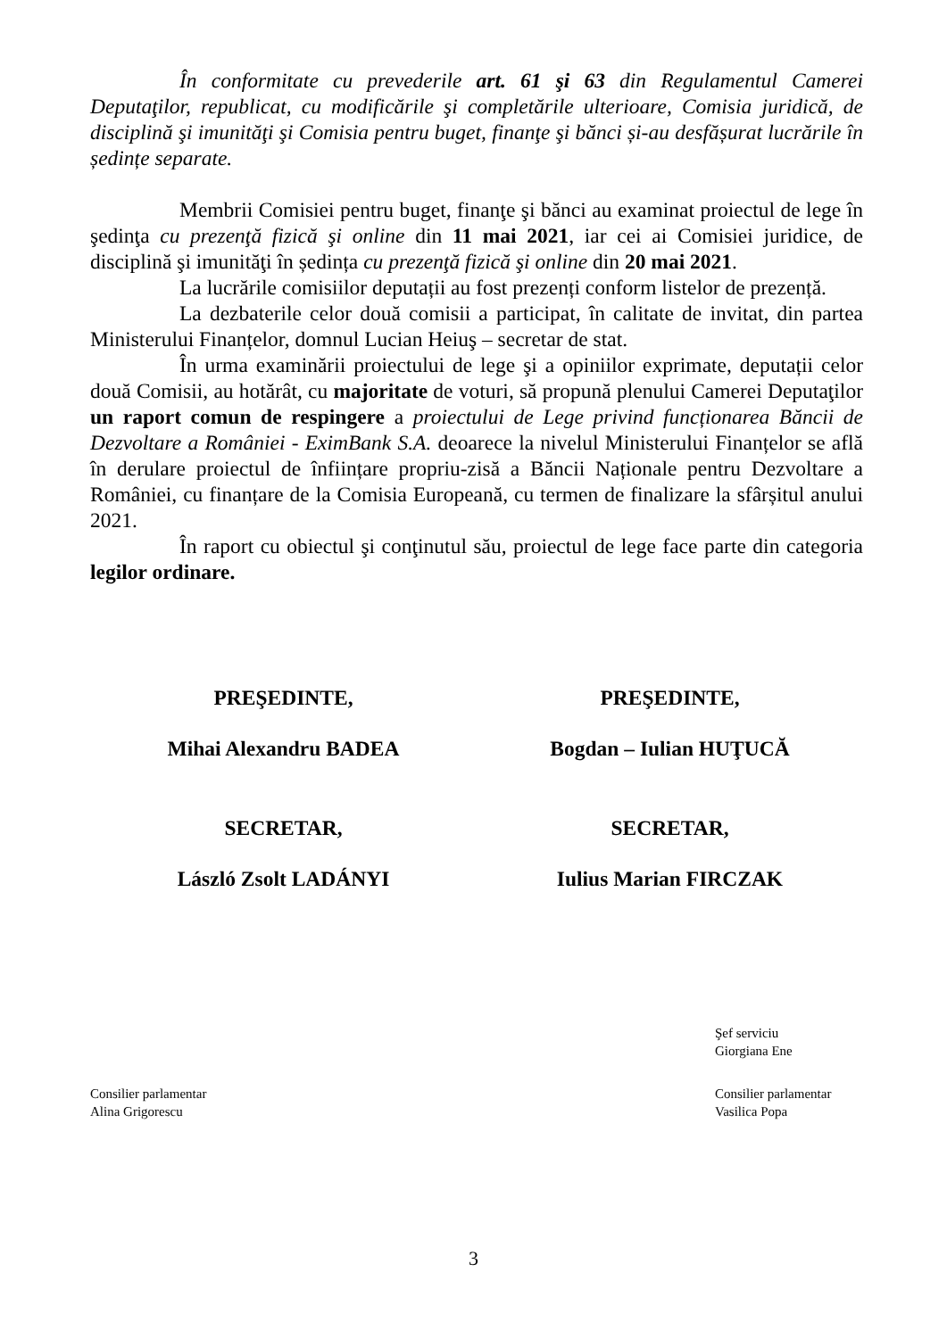În conformitate cu prevederile art. 61 şi 63 din Regulamentul Camerei Deputaţilor, republicat, cu modificările şi completările ulterioare, Comisia juridică, de disciplină şi imunităţi şi Comisia pentru buget, finanţe şi bănci și-au desfășurat lucrările în ședințe separate.
Membrii Comisiei pentru buget, finanţe şi bănci au examinat proiectul de lege în şedinţa cu prezenţă fizică şi online din 11 mai 2021, iar cei ai Comisiei juridice, de disciplină şi imunităţi în ședința cu prezenţă fizică şi online din 20 mai 2021.
La lucrările comisiilor deputații au fost prezenți conform listelor de prezență.
La dezbaterile celor două comisii a participat, în calitate de invitat, din partea Ministerului Finanțelor, domnul Lucian Heiuş – secretar de stat.
În urma examinării proiectului de lege şi a opiniilor exprimate, deputații celor două Comisii, au hotărât, cu majoritate de voturi, să propună plenului Camerei Deputaţilor un raport comun de respingere a proiectului de Lege privind funcționarea Băncii de Dezvoltare a României - EximBank S.A. deoarece la nivelul Ministerului Finanțelor se află în derulare proiectul de înființare propriu-zisă a Băncii Naționale pentru Dezvoltare a României, cu finanțare de la Comisia Europeană, cu termen de finalizare la sfârșitul anului 2021.
În raport cu obiectul şi conţinutul său, proiectul de lege face parte din categoria legilor ordinare.
PREŞEDINTE,
Mihai Alexandru BADEA
SECRETAR,
László Zsolt LADÁNYI
PREŞEDINTE,
Bogdan – Iulian HUŢUCĂ
SECRETAR,
Iulius Marian FIRCZAK
Şef serviciu
Giorgiana Ene
Consilier parlamentar
Alina Grigorescu
Consilier parlamentar
Vasilica Popa
3